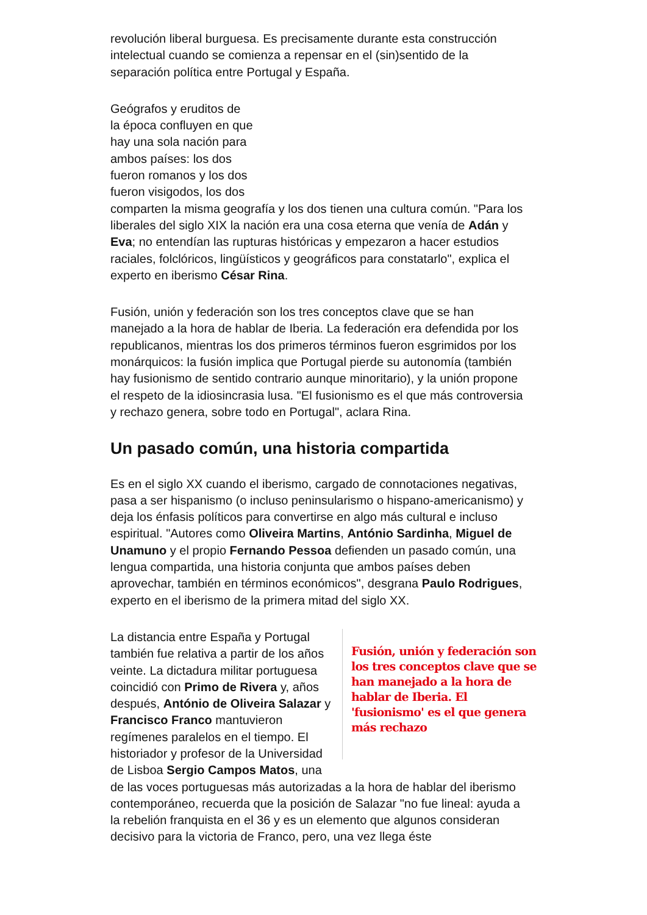revolución liberal burguesa. Es precisamente durante esta construcción intelectual cuando se comienza a repensar en el (sin)sentido de la separación política entre Portugal y España.
Geógrafos y eruditos de
la época confluyen en que
hay una sola nación para
ambos países: los dos
fueron romanos y los dos
fueron visigodos, los dos
comparten la misma geografía y los dos tienen una cultura común. "Para los liberales del siglo XIX la nación era una cosa eterna que venía de Adán y Eva; no entendían las rupturas históricas y empezaron a hacer estudios raciales, folclóricos, lingüísticos y geográficos para constatarlo", explica el experto en iberismo César Rina.
Fusión, unión y federación son los tres conceptos clave que se han manejado a la hora de hablar de Iberia. La federación era defendida por los republicanos, mientras los dos primeros términos fueron esgrimidos por los monárquicos: la fusión implica que Portugal pierde su autonomía (también hay fusionismo de sentido contrario aunque minoritario), y la unión propone el respeto de la idiosincrasia lusa. "El fusionismo es el que más controversia y rechazo genera, sobre todo en Portugal", aclara Rina.
Un pasado común, una historia compartida
Es en el siglo XX cuando el iberismo, cargado de connotaciones negativas, pasa a ser hispanismo (o incluso peninsularismo o hispano-americanismo) y deja los énfasis políticos para convertirse en algo más cultural e incluso espiritual. "Autores como Oliveira Martins, António Sardinha, Miguel de Unamuno y el propio Fernando Pessoa defienden un pasado común, una lengua compartida, una historia conjunta que ambos países deben aprovechar, también en términos económicos", desgrana Paulo Rodrigues, experto en el iberismo de la primera mitad del siglo XX.
Fusión, unión y federación son los tres conceptos clave que se han manejado a la hora de hablar de Iberia. El 'fusionismo' es el que genera más rechazo
La distancia entre España y Portugal también fue relativa a partir de los años veinte. La dictadura militar portuguesa coincidió con Primo de Rivera y, años después, António de Oliveira Salazar y Francisco Franco mantuvieron regímenes paralelos en el tiempo. El historiador y profesor de la Universidad de Lisboa Sergio Campos Matos, una de las voces portuguesas más autorizadas a la hora de hablar del iberismo contemporáneo, recuerda que la posición de Salazar "no fue lineal: ayuda a la rebelión franquista en el 36 y es un elemento que algunos consideran decisivo para la victoria de Franco, pero, una vez llega éste